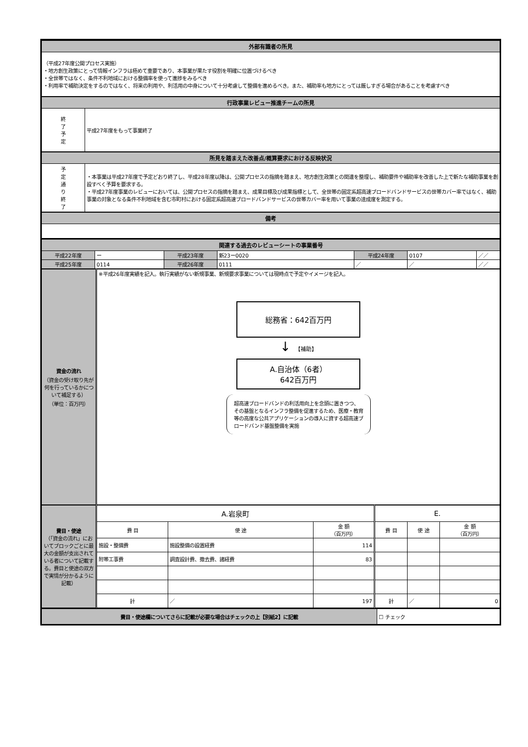| 外部有識者の所見 | |
| （平成27年度公開プロセス実施） ・地方創生政策にとって情報インフラは極めて重要であり、本事業が果たす役割を明確に位置づけるべき ・全世帯ではなく、条件不利地域における整備率を使って進捗をみるべき ・利用率で補助決定をするのではなく、将来の利用や、利活用の中身について十分考慮して整備を進めるべき。また、補助率も地方にとっては厳しすぎる場合があることを考慮すべき | |
| 行政事業レビュー推進チームの所見 | |
| 終 了 予 定 | 平成27年度をもって事業終了 |
| 所見を踏まえた改善点/概算要求における反映状況 | |
| 予 定 通 り 終 了 | ・本事業は平成27年度で予定どおり終了し、平成28年度以降は、公開プロセスの指摘を踏まえ、地方創生政策との関連を整理し、補助要件や補助率を改善した上で新たな補助事業を創設すべく予算を要求する。 ・平成27年度事業のレビューにおいては、公開プロセスの指摘を踏まえ、成果目標及び成果指標として、全世帯の固定系超高速ブロードバンドサービスの世帯カバー率ではなく、補助事業の対象となる条件不利地域を含む市町村における固定系超高速ブロードバンドサービスの世帯カバー率を用いて事業の達成度を測定する。 |
| 備考 | |
| 関連する過去のレビューシートの事業番号 | | | | | | |
| 平成22年度 | ー | 平成23年度 | 新23ー0020 | 平成24年度 | 0107 | ／／ |
| 平成25年度 | 0114 | 平成26年度 | 0111 | ／ | ／ | ／／ |
| 資金の流れ （資金の受け取り先が何を行っているかについて補足する） （単位：百万円） | ※平成26年度実績を記入。執行実績がない新規事業、新規要求事業については現時点で予定やイメージを記入。 総務省：642百万円 ↓ 【補助】 A.自治体（6者） 642百万円 超高速ブロードバンドの利活用向上を念頭に置きつつ、その基盤となるインフラ整備を促進するため、医療・教育等の高度な公共アプリケーションの導入に資する超高速ブロードバンド基盤整備を実施 |
| 費目・使途 （「資金の流れ」においてブロックごとに最大の金額が支出されている者について記載する。費目と使途の双方で実情が分かるように記載） | A.岩泉町 | | | E. | | |
| | 費 目 | 使 途 | 金 額 （百万円） | 費 目 | 使 途 | 金 額 （百万円） |
| | 施設・整備費 | 施設整備の設置経費 | 114 | | | |
| | 附帯工事費 | 調査設計費、撤去費、諸経費 | 83 | | | |
| | 計 | ／ | 197 | 計 | ／ | 0 |
| 費目・使途欄についてさらに記載が必要な場合はチェックの上【別紙2】に記載 | ☐ チェック |